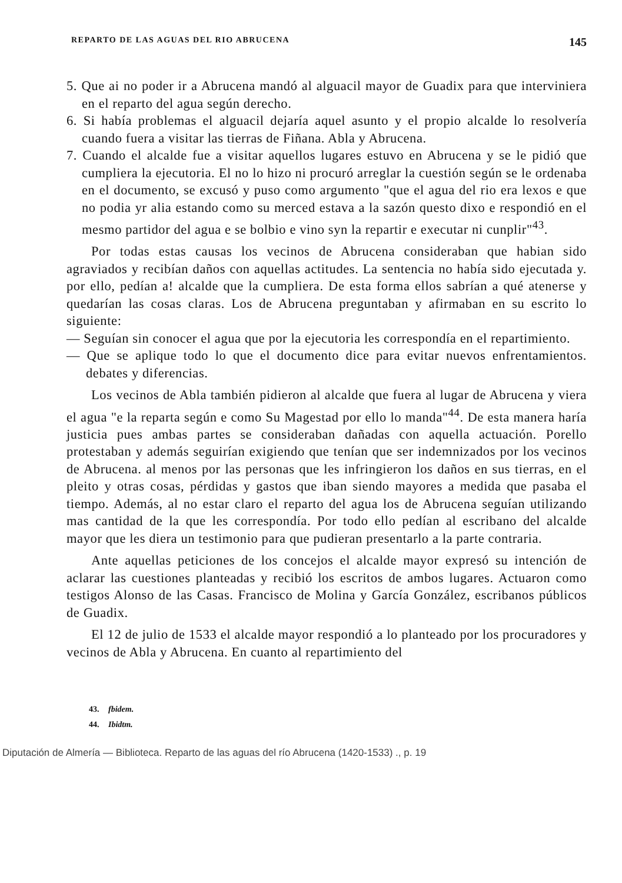REPARTO DE LAS AGUAS DEL RIO ABRUCENA 145
5. Que ai no poder ir a Abrucena mandó al alguacil mayor de Guadix para que interviniera en el reparto del agua según derecho.
6. Si había problemas el alguacil dejaría aquel asunto y el propio alcalde lo resolvería cuando fuera a visitar las tierras de Fiñana. Abla y Abrucena.
7. Cuando el alcalde fue a visitar aquellos lugares estuvo en Abrucena y se le pidió que cumpliera la ejecutoria. El no lo hizo ni procuró arreglar la cuestión según se le ordenaba en el documento, se excusó y puso como argumento "que el agua del rio era lexos e que no podia yr alia estando como su merced estava a la sazón questo dixo e respondió en el mesmo partidor del agua e se bolbio e vino syn la repartir e executar ni cunplir"<sup>43</sup>.
Por todas estas causas los vecinos de Abrucena consideraban que habian sido agraviados y recibían daños con aquellas actitudes. La sentencia no había sido ejecutada y. por ello, pedían a! alcalde que la cumpliera. De esta forma ellos sabrían a qué atenerse y quedarían las cosas claras. Los de Abrucena preguntaban y afirmaban en su escrito lo siguiente:
— Seguían sin conocer el agua que por la ejecutoria les correspondía en el repartimiento.
— Que se aplique todo lo que el documento dice para evitar nuevos enfrentamientos. debates y diferencias.
Los vecinos de Abla también pidieron al alcalde que fuera al lugar de Abrucena y viera el agua "e la reparta según e como Su Magestad por ello lo manda"<sup>44</sup>. De esta manera haría justicia pues ambas partes se consideraban dañadas con aquella actuación. Porello protestaban y además seguirían exigiendo que tenían que ser indemnizados por los vecinos de Abrucena. al menos por las personas que les infringieron los daños en sus tierras, en el pleito y otras cosas, pérdidas y gastos que iban siendo mayores a medida que pasaba el tiempo. Además, al no estar claro el reparto del agua los de Abrucena seguían utilizando mas cantidad de la que les correspondía. Por todo ello pedían al escribano del alcalde mayor que les diera un testimonio para que pudieran presentarlo a la parte contraria.
Ante aquellas peticiones de los concejos el alcalde mayor expresó su intención de aclarar las cuestiones planteadas y recibió los escritos de ambos lugares. Actuaron como testigos Alonso de las Casas. Francisco de Molina y García González, escribanos públicos de Guadix.
El 12 de julio de 1533 el alcalde mayor respondió a lo planteado por los procuradores y vecinos de Abla y Abrucena. En cuanto al repartimiento del
43. fbidem.
44. Ibidtm.
Diputación de Almería — Biblioteca. Reparto de las aguas del río Abrucena (1420-1533) ., p. 19